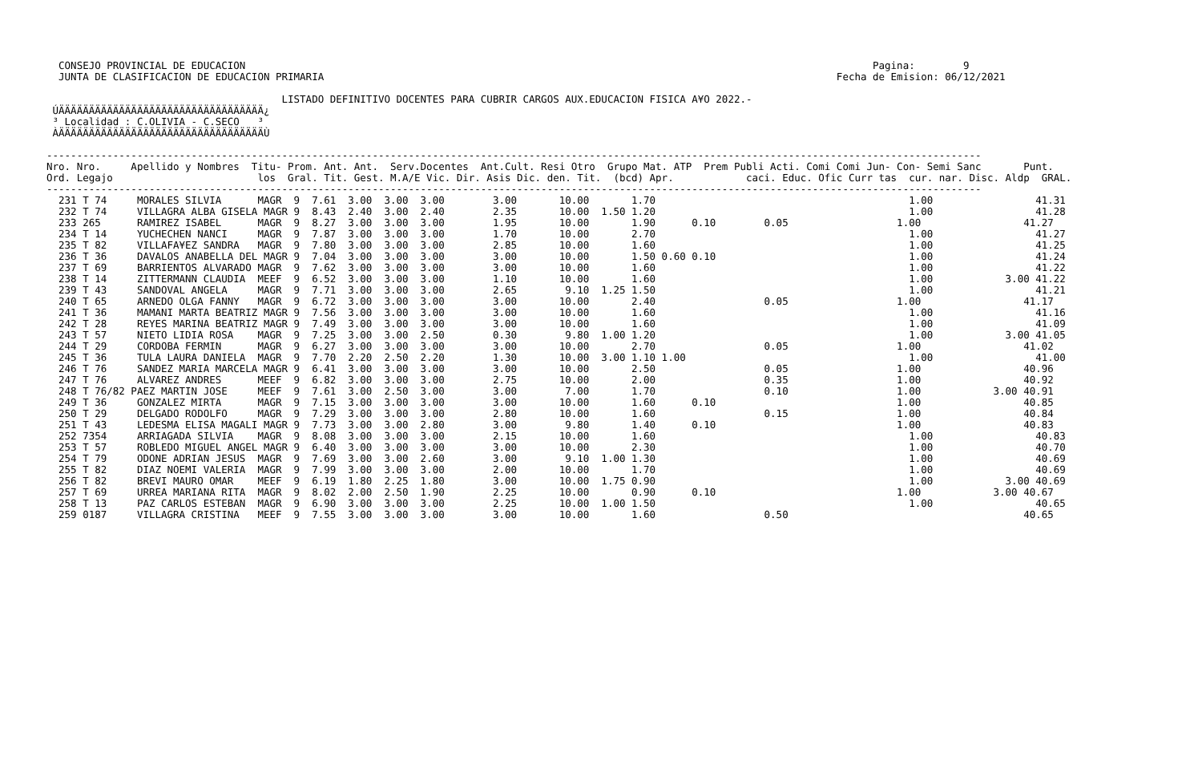CONSEJO PROVINCIAL DE EDUCACION                                                                                                        Pagina:        9
  JUNTA DE CLASIFICACION DE EDUCACION PRIMARIA                                                                                     Fecha de Emision: 06/12/2021

                                       LISTADO DEFINITIVO DOCENTES PARA CUBRIR CARGOS AUX.EDUCACION FISICA A¥O 2022.-
 ÚÄÄÄÄÄÄÄÄÄÄÄÄÄÄÄÄÄÄÄÄÄÄÄÄÄÄÄÄÄÄÄÄÄÄ¿
 ³ Localidad : C.OLIVIA - C.SECO   ³
 ÀÄÄÄÄÄÄÄÄÄÄÄÄÄÄÄÄÄÄÄÄÄÄÄÄÄÄÄÄÄÄÄÄÄÄÙ

-----------------------------------------------------------------------------------------------------------------------------------------------------------
Nro. Nro.     Apellido y Nombres  Titu- Prom. Ant. Ant.  Serv.Docentes  Ant.Cult. Resi Otro  Grupo Mat. ATP  Prem Publi Acti. Comi Comi Jun- Con- Semi Sanc       Punt.
Ord. Legajo                        los  Gral. Tit. Gest. M.A/E Vic. Dir. Asis Dic. den. Tit.  (bcd) Apr.            caci. Educ. Ofic Curr tas  cur. nar. Disc. Aldp  GRAL.
-----------------------------------------------------------------------------------------------------------------------------------------------------------
  231 T 74     MORALES SILVIA      MAGR  9  7.61  3.00  3.00  3.00        3.00       10.00       1.70                                          1.00                 41.31
  232 T 74     VILLAGRA ALBA GISELA MAGR 9  8.43  2.40  3.00  2.40        2.35       10.00  1.50 1.20                                          1.00                 41.28
  233 265      RAMIREZ ISABEL      MAGR  9  8.27  3.00  3.00  3.00        1.95       10.00       1.90      0.10        0.05                  1.00                 41.27
  234 T 14     YUCHECHEN NANCI     MAGR  9  7.87  3.00  3.00  3.00        1.70       10.00       2.70                                          1.00                 41.27
  235 T 82     VILLAFA¥EZ SANDRA   MAGR  9  7.80  3.00  3.00  3.00        2.85       10.00       1.60                                          1.00                 41.25
  236 T 36     DAVALOS ANABELLA DEL MAGR 9  7.04  3.00  3.00  3.00        3.00       10.00       1.50 0.60 0.10                                1.00                 41.24
  237 T 69     BARRIENTOS ALVARADO MAGR  9  7.62  3.00  3.00  3.00        3.00       10.00       1.60                                          1.00                 41.22
  238 T 14     ZITTERMANN CLAUDIA  MEEF  9  6.52  3.00  3.00  3.00        1.10       10.00       1.60                                          1.00            3.00 41.22
  239 T 43     SANDOVAL ANGELA     MAGR  9  7.71  3.00  3.00  3.00        2.65        9.10  1.25 1.50                                          1.00                 41.21
  240 T 65     ARNEDO OLGA FANNY   MAGR  9  6.72  3.00  3.00  3.00        3.00       10.00       2.40                  0.05                  1.00                 41.17
  241 T 36     MAMANI MARTA BEATRIZ MAGR 9  7.56  3.00  3.00  3.00        3.00       10.00       1.60                                          1.00                 41.16
  242 T 28     REYES MARINA BEATRIZ MAGR 9  7.49  3.00  3.00  3.00        3.00       10.00       1.60                                          1.00                 41.09
  243 T 57     NIETO LIDIA ROSA    MAGR  9  7.25  3.00  3.00  2.50        0.30        9.80  1.00 1.20                                          1.00            3.00 41.05
  244 T 29     CORDOBA FERMIN      MAGR  9  6.27  3.00  3.00  3.00        3.00       10.00       2.70                  0.05                  1.00                 41.02
  245 T 36     TULA LAURA DANIELA  MAGR  9  7.70  2.20  2.50  2.20        1.30       10.00  3.00 1.10 1.00                                     1.00                 41.00
  246 T 76     SANDEZ MARIA MARCELA MAGR 9  6.41  3.00  3.00  3.00        3.00       10.00       2.50                  0.05                  1.00                 40.96
  247 T 76     ALVAREZ ANDRES      MEEF  9  6.82  3.00  3.00  3.00        2.75       10.00       2.00                  0.35                  1.00                 40.92
  248 T 76/82 PAEZ MARTIN JOSE     MEEF  9  7.61  3.00  2.50  3.00        3.00        7.00       1.70                  0.10                  1.00            3.00 40.91
  249 T 36     GONZALEZ MIRTA      MAGR  9  7.15  3.00  3.00  3.00        3.00       10.00       1.60      0.10                              1.00                 40.85
  250 T 29     DELGADO RODOLFO     MAGR  9  7.29  3.00  3.00  3.00        2.80       10.00       1.60                  0.15                  1.00                 40.84
  251 T 43     LEDESMA ELISA MAGALI MAGR 9  7.73  3.00  3.00  2.80        3.00        9.80       1.40      0.10                              1.00                 40.83
  252 7354     ARRIAGADA SILVIA    MAGR  9  8.08  3.00  3.00  3.00        2.15       10.00       1.60                                          1.00                 40.83
  253 T 57     ROBLEDO MIGUEL ANGEL MAGR 9  6.40  3.00  3.00  3.00        3.00       10.00       2.30                                          1.00                 40.70
  254 T 79     ODONE ADRIAN JESUS  MAGR  9  7.69  3.00  3.00  2.60        3.00        9.10  1.00 1.30                                          1.00                 40.69
  255 T 82     DIAZ NOEMI VALERIA  MAGR  9  7.99  3.00  3.00  3.00        2.00       10.00       1.70                                          1.00                 40.69
  256 T 82     BREVI MAURO OMAR    MEEF  9  6.19  1.80  2.25  1.80        3.00       10.00  1.75 0.90                                          1.00            3.00 40.69
  257 T 69     URREA MARIANA RITA  MAGR  9  8.02  2.00  2.50  1.90        2.25       10.00       0.90      0.10                              1.00            3.00 40.67
  258 T 13     PAZ CARLOS ESTEBAN  MAGR  9  6.90  3.00  3.00  3.00        2.25       10.00  1.00 1.50                                          1.00                 40.65
  259 0187     VILLAGRA CRISTINA   MEEF  9  7.55  3.00  3.00  3.00        3.00       10.00       1.60                  0.50                                       40.65